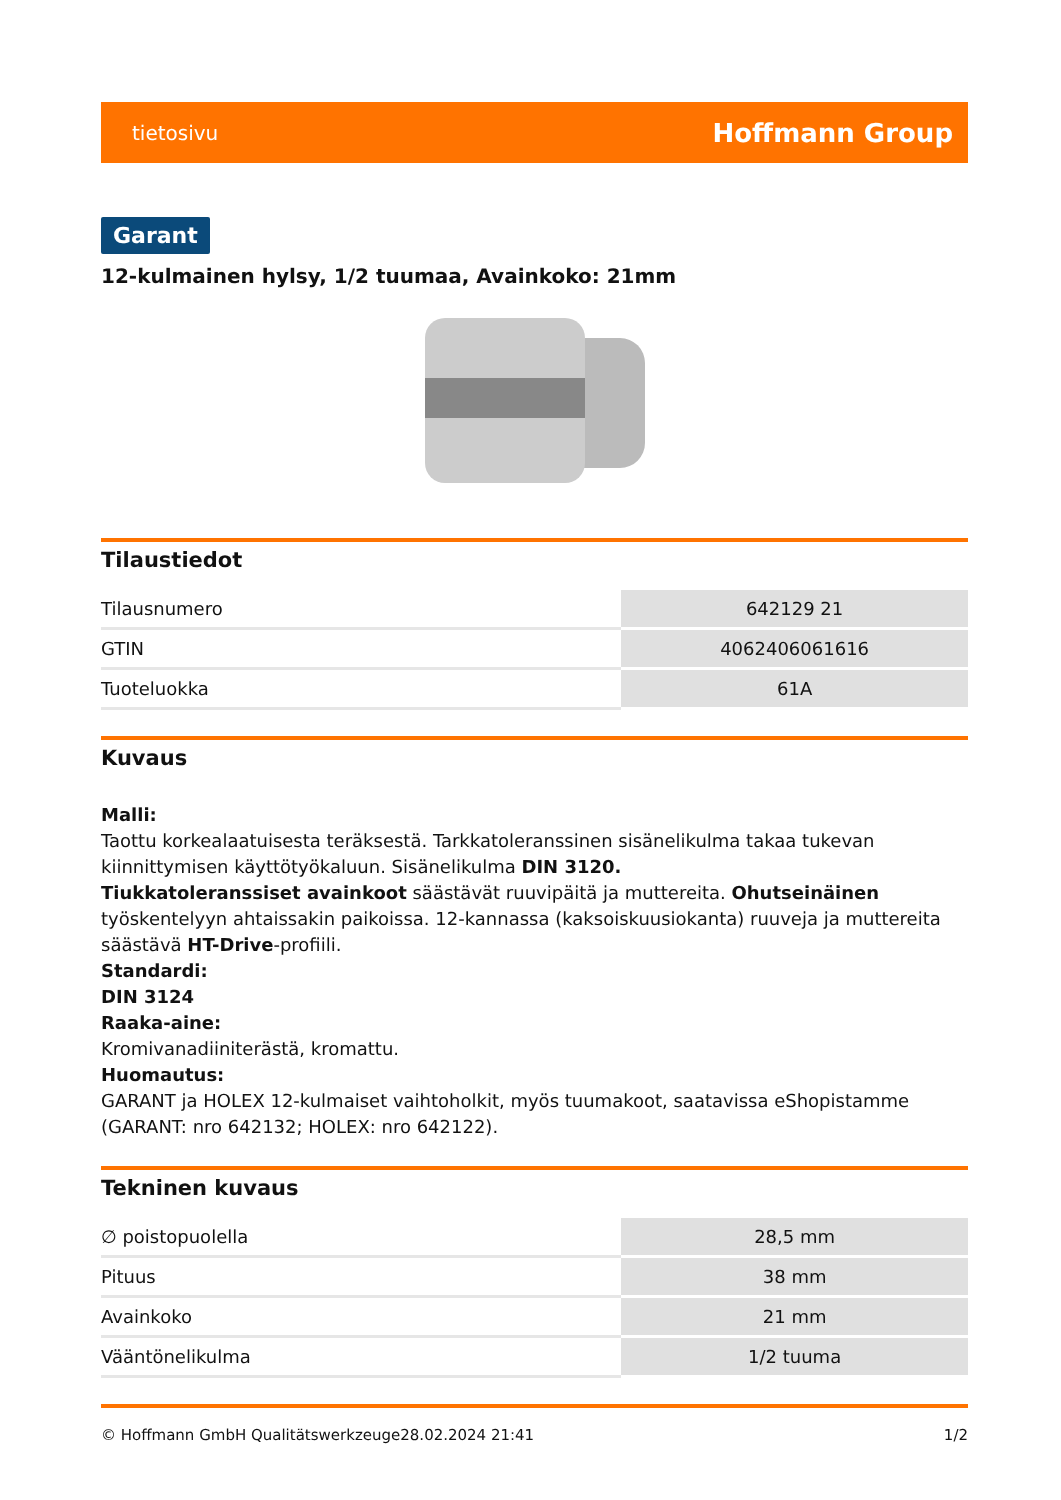tietosivu Hoffmann Group
Garant
12-kulmainen hylsy, 1/2 tuumaa, Avainkoko: 21mm
Tilaustiedot
| Tilausnumero | 642129 21 |
| GTIN | 4062406061616 |
| Tuoteluokka | 61A |
Kuvaus
Malli:
Taottu korkealaatuisesta teräksestä. Tarkkatoleranssinen sisänelikulma takaa tukevan kiinnittymisen käyttötyökaluun. Sisänelikulma DIN 3120.
Tiukkatoleranssiset avainkoot säästävät ruuvipäitä ja muttereita. Ohutseinäinen työskentelyyn ahtaissakin paikoissa. 12-kannassa (kaksoiskuusiokanta) ruuveja ja muttereita säästävä HT-Drive-profiili.
Standardi:
DIN 3124
Raaka-aine:
Kromivanadiiniterästä, kromattu.
Huomautus:
GARANT ja HOLEX 12-kulmaiset vaihtoholkit, myös tuumakoot, saatavissa eShopistamme (GARANT: nro 642132; HOLEX: nro 642122).
Tekninen kuvaus
| ∅ poistopuolella | 28,5 mm |
| Pituus | 38 mm |
| Avainkoko | 21 mm |
| Vääntönelikulma | 1/2 tuuma |
© Hoffmann GmbH Qualitätswerkzeuge 28.02.2024 21:41 1/2